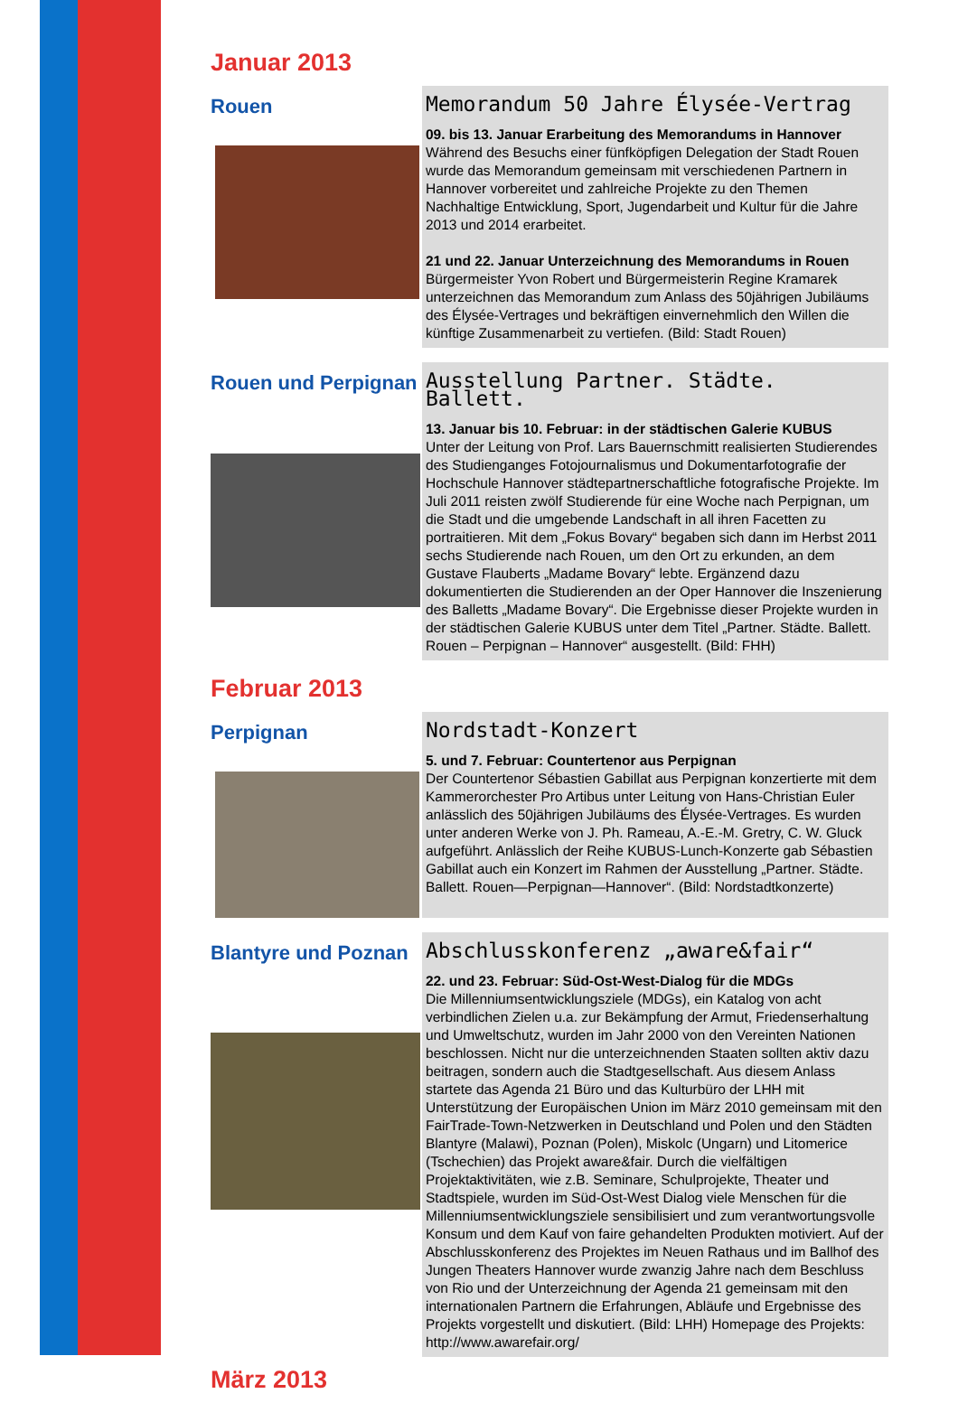Januar 2013
Rouen
Memorandum 50 Jahre Élysée-Vertrag
09. bis 13. Januar Erarbeitung des Memorandums in Hannover
Während des Besuchs einer fünfköpfigen Delegation der Stadt Rouen wurde das Memorandum gemeinsam mit verschiedenen Partnern in Hannover vorbereitet und zahlreiche Projekte zu den Themen Nachhaltige Entwicklung, Sport, Jugendarbeit und Kultur für die Jahre 2013 und 2014 erarbeitet.
21 und 22. Januar Unterzeichnung des Memorandums in Rouen
Bürgermeister Yvon Robert und Bürgermeisterin Regine Kramarek unterzeichnen das Memorandum zum Anlass des 50jährigen Jubiläums des Élysée-Vertrages und bekräftigen einvernehmlich den Willen die künftige Zusammenarbeit zu vertiefen. (Bild: Stadt Rouen)
Rouen und Perpignan
Ausstellung Partner. Städte. Ballett.
13. Januar bis 10. Februar: in der städtischen Galerie KUBUS
Unter der Leitung von Prof. Lars Bauernschmitt realisierten Studierendes des Studienganges Fotojournalismus und Dokumentarfotografie der Hochschule Hannover städtepartnerschaftliche fotografische Projekte. Im Juli 2011 reisten zwölf Studierende für eine Woche nach Perpignan, um die Stadt und die umgebende Landschaft in all ihren Facetten zu portraitieren. Mit dem „Fokus Bovary“ begaben sich dann im Herbst 2011 sechs Studierende nach Rouen, um den Ort zu erkunden, an dem Gustave Flauberts „Madame Bovary“ lebte. Ergänzend dazu dokumentierten die Studierenden an der Oper Hannover die Inszenierung des Balletts „Madame Bovary“. Die Ergebnisse dieser Projekte wurden in der städtischen Galerie KUBUS unter dem Titel „Partner. Städte. Ballett. Rouen – Perpignan – Hannover“ ausgestellt. (Bild: FHH)
Februar 2013
Perpignan
Nordstadt-Konzert
5. und 7. Februar: Countertenor aus Perpignan
Der Countertenor Sébastien Gabillat aus Perpignan konzertierte mit dem Kammerorchester Pro Artibus unter Leitung von Hans-Christian Euler anlässlich des 50jährigen Jubiläums des Élysée-Vertrages. Es wurden unter anderen Werke von J. Ph. Rameau, A.-E.-M. Gretry, C. W. Gluck aufgeführt. Anlässlich der Reihe KUBUS-Lunch-Konzerte gab Sébastien Gabillat auch ein Konzert im Rahmen der Ausstellung „Partner. Städte. Ballett. Rouen—Perpignan—Hannover“. (Bild: Nordstadtkonzerte)
Blantyre und Poznan
Abschlusskonferenz „aware&fair“
22. und 23. Februar: Süd-Ost-West-Dialog für die MDGs
Die Millenniumsentwicklungsziele (MDGs), ein Katalog von acht verbindlichen Zielen u.a. zur Bekämpfung der Armut, Friedenserhaltung und Umweltschutz, wurden im Jahr 2000 von den Vereinten Nationen beschlossen. Nicht nur die unterzeichnenden Staaten sollten aktiv dazu beitragen, sondern auch die Stadtgesellschaft. Aus diesem Anlass startete das Agenda 21 Büro und das Kulturbüro der LHH mit Unterstützung der Europäischen Union im März 2010 gemeinsam mit den FairTrade-Town-Netzwerken in Deutschland und Polen und den Städten Blantyre (Malawi), Poznan (Polen), Miskolc (Ungarn) und Litomerice (Tschechien) das Projekt aware&fair. Durch die vielfältigen Projektaktivitäten, wie z.B. Seminare, Schulprojekte, Theater und Stadtspiele, wurden im Süd-Ost-West Dialog viele Menschen für die Millenniumsentwicklungsziele sensibilisiert und zum verantwortungsvolle Konsum und dem Kauf von faire gehandelten Produkten motiviert. Auf der Abschlusskonferenz des Projektes im Neuen Rathaus und im Ballhof des Jungen Theaters Hannover wurde zwanzig Jahre nach dem Beschluss von Rio und der Unterzeichnung der Agenda 21 gemeinsam mit den internationalen Partnern die Erfahrungen, Abläufe und Ergebnisse des Projekts vorgestellt und diskutiert. (Bild: LHH) Homepage des Projekts: http://www.awarefair.org/
März 2013